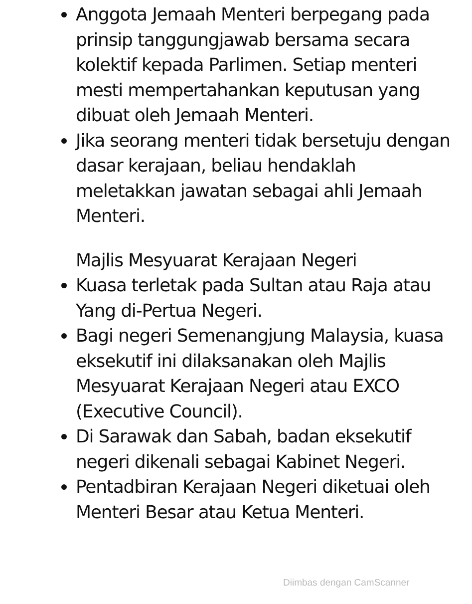Anggota Jemaah Menteri berpegang pada prinsip tanggungjawab bersama secara kolektif kepada Parlimen. Setiap menteri mesti mempertahankan keputusan yang dibuat oleh Jemaah Menteri.
Jika seorang menteri tidak bersetuju dengan dasar kerajaan, beliau hendaklah meletakkan jawatan sebagai ahli Jemaah Menteri.
Majlis Mesyuarat Kerajaan Negeri
Kuasa terletak pada Sultan atau Raja atau Yang di-Pertua Negeri.
Bagi negeri Semenangjung Malaysia, kuasa eksekutif ini dilaksanakan oleh Majlis Mesyuarat Kerajaan Negeri atau EXCO (Executive Council).
Di Sarawak dan Sabah, badan eksekutif negeri dikenali sebagai Kabinet Negeri.
Pentadbiran Kerajaan Negeri diketuai oleh Menteri Besar atau Ketua Menteri.
Diimbas dengan CamScanner